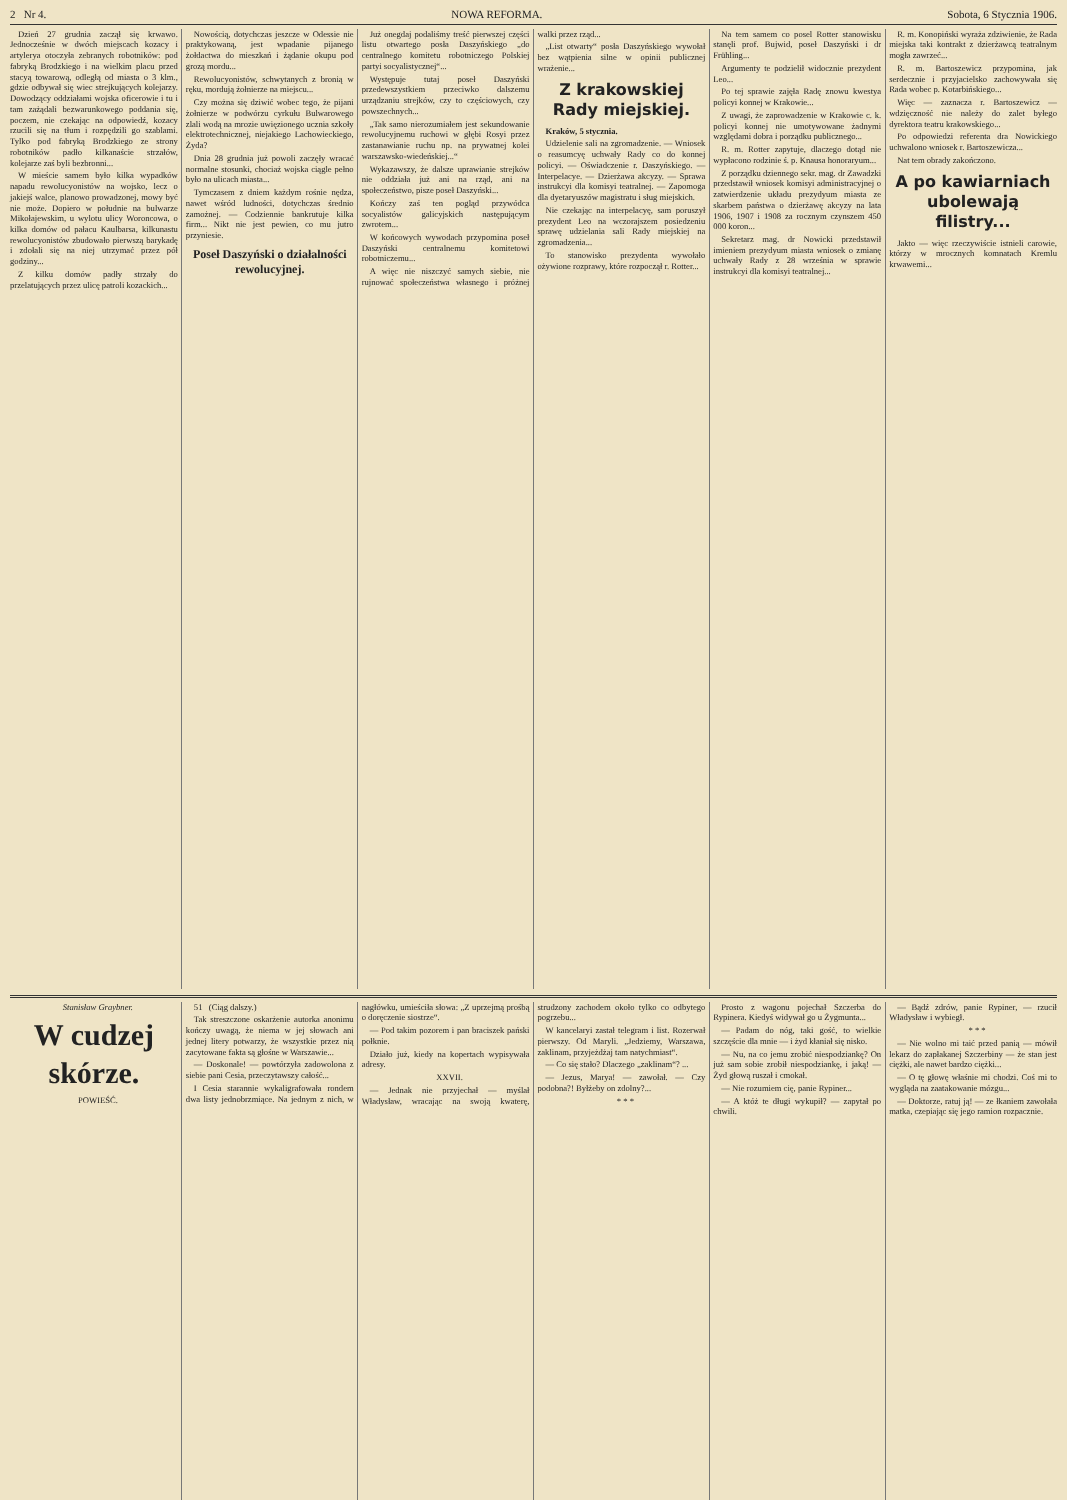2 Nr 4. NOWA REFORMA. Sobota, 6 Stycznia 1906.
Dzień 27 grudnia zaczął się krwawo. Jednocześnie w dwóch miejscach kozacy i artylerya otoczyła zebranych robotników: pod fabryką Brodzkiego i na wielkim placu przed stacyą towarową, odległą od miasta o 3 klm., gdzie odbywał się wiec strejkujących kolejarzy. Dowodzący oddziałami wojska oficerowie i tu i tam zażądali bezwarunkowego poddania się, poczem, nie czekając na odpowiedź, kozacy rzucili się na tłum i rozpędzili go szablami. Tylko pod fabryką Brodzkiego ze strony robotników padło kilkanaście strzałów, kolejarze zaś byli bezbronni...
W mieście samem było kilka wypadków napadu rewolucyonistów na wojsko, lecz o jakiejś walce, planowo prowadzonej, mowy być nie może. Dopiero w południe na bulwarze Mikołajewskim, u wylotu ulicy Woroncowa, o kilka domów od pałacu Kaulbarsa, kilkunastu rewolucyonistów zbudowało pierwszą barykadę i zdołali się na niej utrzymać przez pół godziny...
Z kilku domów padły strzały do przelatujących przez ulicę patroli kozackich...
Nowością, dotychczas jeszcze w Odessie nie praktykowaną, jest wpadanie pijanego żołdactwa do mieszkań i żądanie okupu pod grozą mordu...
Rewolucyonistów, schwytanych z bronią w ręku, mordują żołnierze na miejscu...
Czy można się dziwić wobec tego, że pijani żołnierze w podwórzu cyrkułu Bulwarowego zlali wodą na mrozie uwięzionego ucznia szkoły elektrotechnicznej, niejakiego Lachowieckiego, Żyda?
Dnia 28 grudnia już powoli zaczęły wracać normalne stosunki, chociaż wojska ciągle pełno było na ulicach miasta...
Tymczasem z dniem każdym rośnie nędza, nawet wśród ludności, dotychczas średnio zamożnej. — Codziennie bankrutuje kilka firm... Nikt nie jest pewien, co mu jutro przyniesie.
Poseł Daszyński o działalności rewolucyjnej.
Już onegdaj podaliśmy treść pierwszej części listu otwartego posła Daszyńskiego „do centralnego komitetu robotniczego Polskiej partyi socyalistycznej“...
Występuje tutaj poseł Daszyński przedewszystkiem przeciwko dalszemu urządzaniu strejków, czy to częściowych, czy powszechnych...
„Tak samo nierozumiałem jest sekundowanie rewolucyjnemu ruchowi w głębi Rosyi przez zastanawianie ruchu np. na prywatnej kolei warszawsko-wiedeńskiej...“
Wykazawszy, że dalsze uprawianie strejków nie oddziała już ani na rząd, ani na społeczeństwo, pisze poseł Daszyński...
Kończy zaś ten pogląd przywódca socyalistów galicyjskich następującym zwrotem...
W końcowych wywodach przypomina poseł Daszyński centralnemu komitetowi robotniczemu...
A więc nie niszczyć samych siebie, nie rujnować społeczeństwa własnego i próżnej walki przez rząd...
„List otwarty“ posła Daszyńskiego wywołał bez wątpienia silne w opinii publicznej wrażenie...
Z krakowskiej Rady miejskiej.
Kraków, 5 stycznia.
Udzielenie sali na zgromadzenie. — Wniosek o reasumcyę uchwały Rady co do konnej policyi. — Oświadczenie r. Daszyńskiego. — Interpelacye. — Dzierżawa akcyzy. — Sprawa instrukcyi dla komisyi teatralnej. — Zapomoga dla dyetaryuszów magistratu i sług miejskich.
Nie czekając na interpelacyę, sam poruszył prezydent Leo na wczorajszem posiedzeniu sprawę udzielania sali Rady miejskiej na zgromadzenia...
To stanowisko prezydenta wywołało ożywione rozprawy, które rozpoczął r. Rotter...
Na tem samem co posel Rotter stanowisku stanęli prof. Bujwid, poseł Daszyński i dr Frühling...
Argumenty te podzielił widocznie prezydent Leo...
Po tej sprawie zajęła Radę znowu kwestya policyi konnej w Krakowie...
Z uwagi, że zaprowadzenie w Krakowie c. k. policyi konnej nie umotywowane żadnymi względami dobra i porządku publicznego...
R. m. Rotter zapytuje, dlaczego dotąd nie wypłacono rodzinie ś. p. Knausa honoraryum...
Z porządku dziennego sekr. mag. dr Zawadzki przedstawił wniosek komisyi administracyjnej o zatwierdzenie układu prezydyum miasta ze skarbem państwa o dzierżawę akcyzy na lata 1906, 1907 i 1908 za rocznym czynszem 450 000 koron...
Sekretarz mag. dr Nowicki przedstawił imieniem prezydyum miasta wniosek o zmianę uchwały Rady z 28 września w sprawie instrukcyi dla komisyi teatralnej...
R. m. Konopiński wyraża zdziwienie, że Rada miejska taki kontrakt z dzierżawcą teatralnym mogła zawrzeć...
R. m. Bartoszewicz przypomina, jak serdecznie i przyjacielsko zachowywała się Rada wobec p. Kotarbińskiego...
Więc — zaznacza r. Bartoszewicz — wdzięczność nie należy do zalet byłego dyrektora teatru krakowskiego...
Po odpowiedzi referenta dra Nowickiego uchwalono wniosek r. Bartoszewicza...
Nat tem obrady zakończono.
A po kawiarniach ubolewają filistry...
Jakto — więc rzeczywiście istnieli carowie, którzy w mrocznych komnatach Kremlu krwawemi...
Stanisław Graybner.
W cudzej skórze.
POWIEŚĆ.
51 (Ciąg dalszy.)
Tak streszczone oskarżenie autorka anonimu kończy uwagą, że niema w jej słowach ani jednej litery potwarzy, że wszystkie przez nią zacytowane fakta są głośne w Warszawie...
— Doskonale! — powtórzyła zadowolona z siebie pani Cesia, przeczytawszy całość...
I Cesia starannie wykaligrafowała rondem dwa listy jednobrzmiące. Na jednym z nich, w nagłówku, umieściła słowa: „Z uprzejmą prośbą o doręczenie siostrze“.
— Pod takim pozorem i pan braciszek pański połknie.
Działo już, kiedy na kopertach wypisywała adresy.
XXVII.
— Jednak nie przyjechał — myślał Władysław, wracając na swoją kwaterę, strudzony zachodem około tylko co odbytego pogrzebu...
W kancelaryi zastał telegram i list. Rozerwał pierwszy. Od Maryli. „Jedziemy, Warszawa, zaklinam, przyjeżdżaj tam natychmiast“.
— Co się stało? Dlaczego „zaklinam“? ...
— Jezus, Marya! — zawołał. — Czy podobna?! Byłżeby on zdolny?...
* * *
Prosto z wagonu pojechał Szczerba do Rypinera. Kiedyś widywał go u Żygmunta...
— Padam do nóg, taki gość, to wielkie szczęście dla mnie — i żyd kłaniał się nisko.
— Nu, na co jemu zrobić niespodziankę? On już sam sobie zrobił niespodziankę, i jaką! — Żyd głową ruszał i cmokał.
— Nie rozumiem cię, panie Rypiner...
— A któż te długi wykupił? — zapytał po chwili.
— Bądź zdrów, panie Rypiner, — rzucił Władysław i wybiegł.
* * *
— Nie wolno mi taić przed panią — mówił lekarz do zapłakanej Szczerbiny — że stan jest ciężki, ale nawet bardzo ciężki...
— O tę głowę właśnie mi chodzi. Coś mi to wygląda na zaatakowanie mózgu...
— Doktorze, ratuj ją! — ze łkaniem zawołała matka, czepiając się jego ramion rozpacznie.